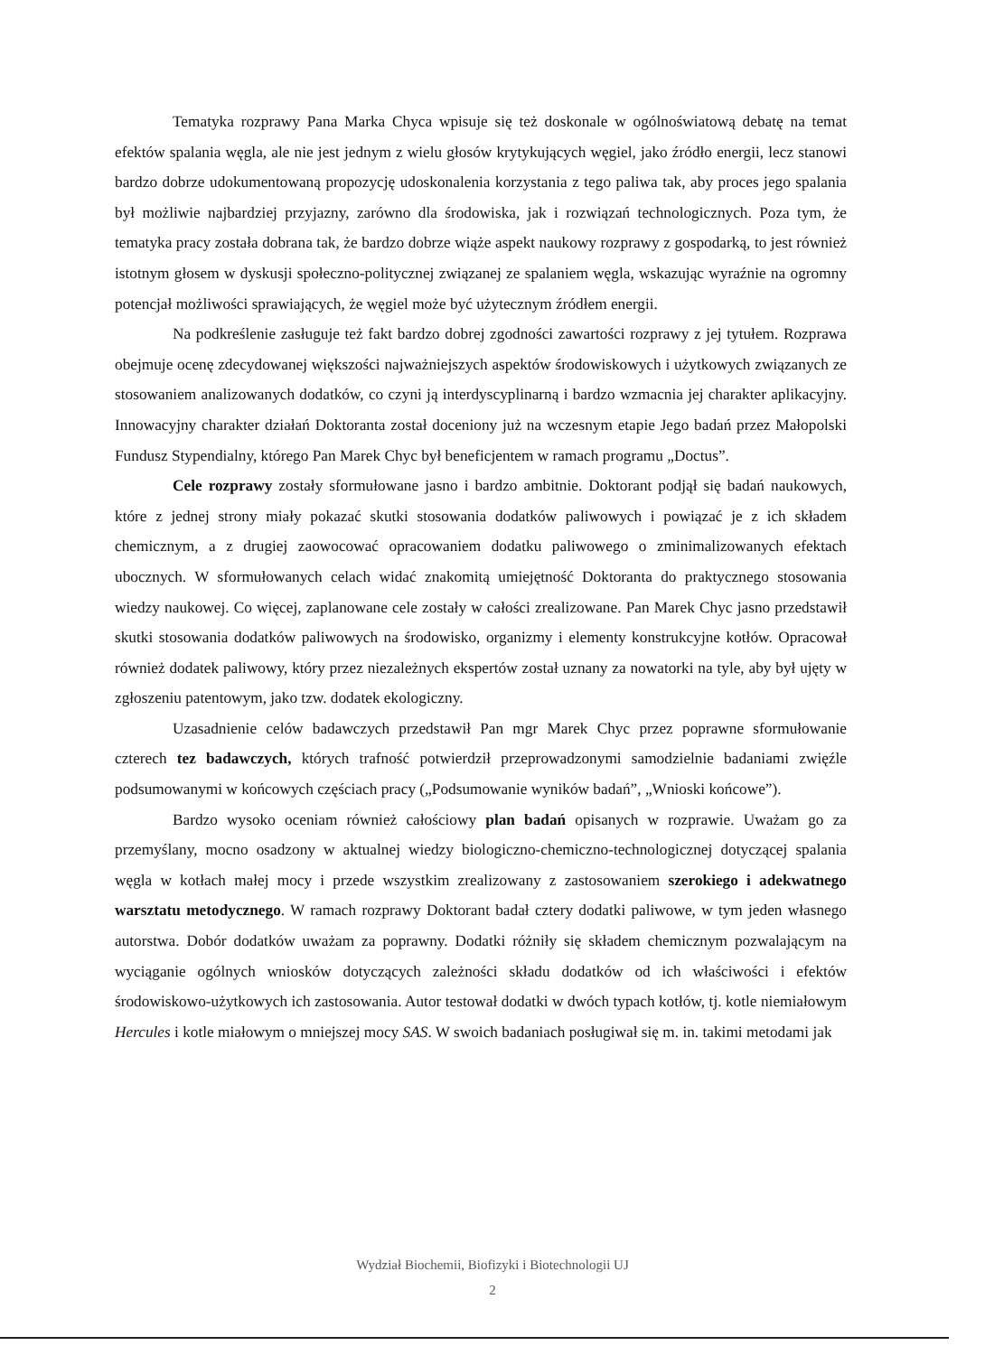Tematyka rozprawy Pana Marka Chyca wpisuje się też doskonale w ogólnoświatową debatę na temat efektów spalania węgla, ale nie jest jednym z wielu głosów krytykujących węgiel, jako źródło energii, lecz stanowi bardzo dobrze udokumentowaną propozycję udoskonalenia korzystania z tego paliwa tak, aby proces jego spalania był możliwie najbardziej przyjazny, zarówno dla środowiska, jak i rozwiązań technologicznych. Poza tym, że tematyka pracy została dobrana tak, że bardzo dobrze wiąże aspekt naukowy rozprawy z gospodarką, to jest również istotnym głosem w dyskusji społeczno-politycznej związanej ze spalaniem węgla, wskazując wyraźnie na ogromny potencjał możliwości sprawiających, że węgiel może być użytecznym źródłem energii.
Na podkreślenie zasługuje też fakt bardzo dobrej zgodności zawartości rozprawy z jej tytułem. Rozprawa obejmuje ocenę zdecydowanej większości najważniejszych aspektów środowiskowych i użytkowych związanych ze stosowaniem analizowanych dodatków, co czyni ją interdyscyplinarną i bardzo wzmacnia jej charakter aplikacyjny. Innowacyjny charakter działań Doktoranta został doceniony już na wczesnym etapie Jego badań przez Małopolski Fundusz Stypendialny, którego Pan Marek Chyc był beneficjentem w ramach programu „Doctus”.
Cele rozprawy zostały sformułowane jasno i bardzo ambitnie. Doktorant podjął się badań naukowych, które z jednej strony miały pokazać skutki stosowania dodatków paliwowych i powiązać je z ich składem chemicznym, a z drugiej zaowocować opracowaniem dodatku paliwowego o zminimalizowanych efektach ubocznych. W sformułowanych celach widać znakomitą umiejętność Doktoranta do praktycznego stosowania wiedzy naukowej. Co więcej, zaplanowane cele zostały w całości zrealizowane. Pan Marek Chyc jasno przedstawił skutki stosowania dodatków paliwowych na środowisko, organizmy i elementy konstrukcyjne kotłów. Opracował również dodatek paliwowy, który przez niezależnych ekspertów został uznany za nowatorki na tyle, aby był ujęty w zgłoszeniu patentowym, jako tzw. dodatek ekologiczny.
Uzasadnienie celów badawczych przedstawił Pan mgr Marek Chyc przez poprawne sformułowanie czterech tez badawczych, których trafność potwierdził przeprowadzonymi samodzielnie badaniami zwięźle podsumowanymi w końcowych częściach pracy („Podsumowanie wyników badań”, „Wnioski końcowe”).
Bardzo wysoko oceniam również całościowy plan badań opisanych w rozprawie. Uważam go za przemyślany, mocno osadzony w aktualnej wiedzy biologiczno-chemiczno-technologicznej dotyczącej spalania węgla w kotłach małej mocy i przede wszystkim zrealizowany z zastosowaniem szerokiego i adekwatnego warsztatu metodycznego. W ramach rozprawy Doktorant badał cztery dodatki paliwowe, w tym jeden własnego autorstwa. Dobór dodatków uważam za poprawny. Dodatki różniły się składem chemicznym pozwalającym na wyciąganie ogólnych wniosków dotyczących zależności składu dodatków od ich właściwości i efektów środowiskowo-użytkowych ich zastosowania. Autor testował dodatki w dwóch typach kotłów, tj. kotle niemiałowym Hercules i kotle miałowym o mniejszej mocy SAS. W swoich badaniach posługiwał się m. in. takimi metodami jak
Wydział Biochemii, Biofizyki i Biotechnologii UJ
2